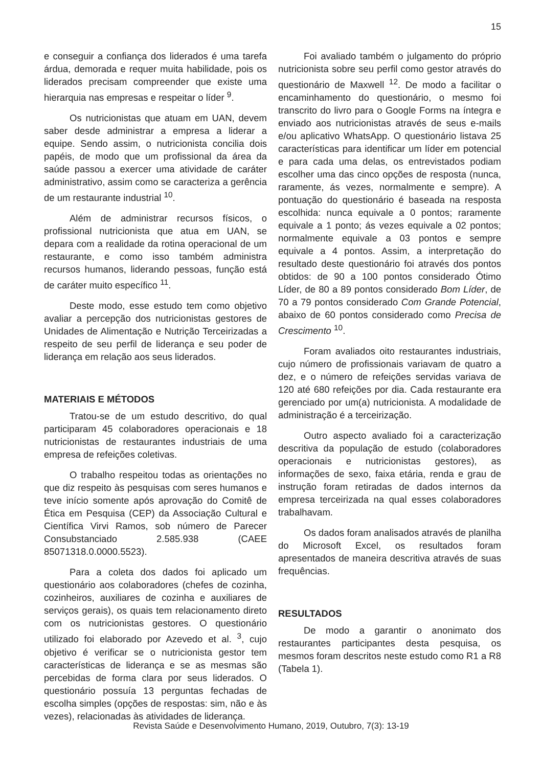15
e conseguir a confiança dos liderados é uma tarefa árdua, demorada e requer muita habilidade, pois os liderados precisam compreender que existe uma hierarquia nas empresas e respeitar o líder <sup>9</sup>.
Os nutricionistas que atuam em UAN, devem saber desde administrar a empresa a liderar a equipe. Sendo assim, o nutricionista concilia dois papéis, de modo que um profissional da área da saúde passou a exercer uma atividade de caráter administrativo, assim como se caracteriza a gerência de um restaurante industrial <sup>10</sup>.
Além de administrar recursos físicos, o profissional nutricionista que atua em UAN, se depara com a realidade da rotina operacional de um restaurante, e como isso também administra recursos humanos, liderando pessoas, função está de caráter muito específico <sup>11</sup>.
Deste modo, esse estudo tem como objetivo avaliar a percepção dos nutricionistas gestores de Unidades de Alimentação e Nutrição Terceirizadas a respeito de seu perfil de liderança e seu poder de liderança em relação aos seus liderados.
MATERIAIS E MÉTODOS
Tratou-se de um estudo descritivo, do qual participaram 45 colaboradores operacionais e 18 nutricionistas de restaurantes industriais de uma empresa de refeições coletivas.
O trabalho respeitou todas as orientações no que diz respeito às pesquisas com seres humanos e teve início somente após aprovação do Comitê de Ética em Pesquisa (CEP) da Associação Cultural e Científica Virvi Ramos, sob número de Parecer Consubstanciado 2.585.938 (CAEE 85071318.0.0000.5523).
Para a coleta dos dados foi aplicado um questionário aos colaboradores (chefes de cozinha, cozinheiros, auxiliares de cozinha e auxiliares de serviços gerais), os quais tem relacionamento direto com os nutricionistas gestores. O questionário utilizado foi elaborado por Azevedo et al. <sup>3</sup>, cujo objetivo é verificar se o nutricionista gestor tem características de liderança e se as mesmas são percebidas de forma clara por seus liderados. O questionário possuía 13 perguntas fechadas de escolha simples (opções de respostas: sim, não e às vezes), relacionadas às atividades de liderança.
Foi avaliado também o julgamento do próprio nutricionista sobre seu perfil como gestor através do questionário de Maxwell <sup>12</sup>. De modo a facilitar o encaminhamento do questionário, o mesmo foi transcrito do livro para o Google Forms na íntegra e enviado aos nutricionistas através de seus e-mails e/ou aplicativo WhatsApp. O questionário listava 25 características para identificar um líder em potencial e para cada uma delas, os entrevistados podiam escolher uma das cinco opções de resposta (nunca, raramente, ás vezes, normalmente e sempre). A pontuação do questionário é baseada na resposta escolhida: nunca equivale a 0 pontos; raramente equivale a 1 ponto; ás vezes equivale a 02 pontos; normalmente equivale a 03 pontos e sempre equivale a 4 pontos. Assim, a interpretação do resultado deste questionário foi através dos pontos obtidos: de 90 a 100 pontos considerado Ótimo Líder, de 80 a 89 pontos considerado Bom Líder, de 70 a 79 pontos considerado Com Grande Potencial, abaixo de 60 pontos considerado como Precisa de Crescimento <sup>10</sup>.
Foram avaliados oito restaurantes industriais, cujo número de profissionais variavam de quatro a dez, e o número de refeições servidas variava de 120 até 680 refeições por dia. Cada restaurante era gerenciado por um(a) nutricionista. A modalidade de administração é a terceirização.
Outro aspecto avaliado foi a caracterização descritiva da população de estudo (colaboradores operacionais e nutricionistas gestores), as informações de sexo, faixa etária, renda e grau de instrução foram retiradas de dados internos da empresa terceirizada na qual esses colaboradores trabalhavam.
Os dados foram analisados através de planilha do Microsoft Excel, os resultados foram apresentados de maneira descritiva através de suas frequências.
RESULTADOS
De modo a garantir o anonimato dos restaurantes participantes desta pesquisa, os mesmos foram descritos neste estudo como R1 a R8 (Tabela 1).
Revista Saúde e Desenvolvimento Humano, 2019, Outubro, 7(3): 13-19